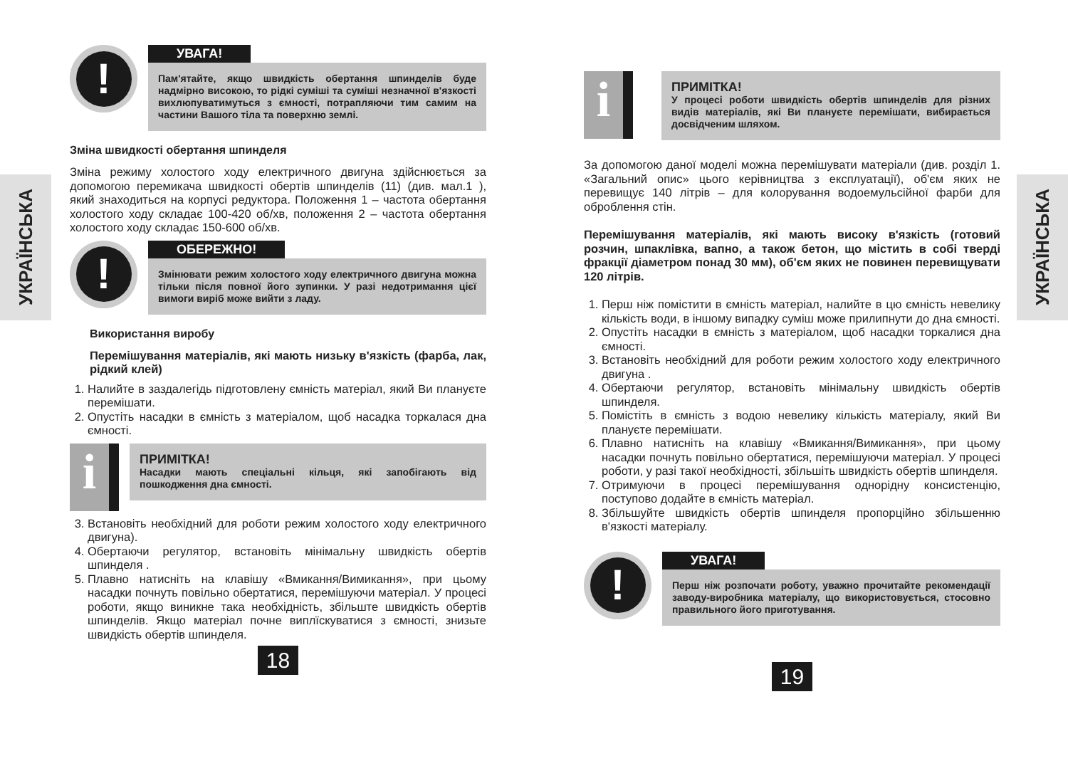УКРАЇНСЬКА
УКРАЇНСЬКА
!
УВАГА!
Пам'ятайте, якщо швидкість обертання шпинделів буде надмірно високою, то рідкі суміші та суміші незначної в'язкості вихлюпуватимуться з ємності, потрапляючи тим самим на частини Вашого тіла та поверхню землі.
Зміна швидкості обертання шпинделя
Зміна режиму холостого ходу електричного двигуна здійснюється за допомогою перемикача швидкості обертів шпинделів (11) (див. мал.1 ), який знаходиться на корпусі редуктора. Положення 1 – частота обертання холостого ходу складає 100-420 об/хв, положення 2 – частота обертання холостого ходу складає 150-600 об/хв.
!
ОБЕРЕЖНО!
Змінювати режим холостого ходу електричного двигуна можна тільки після повної його зупинки. У разі недотримання цієї вимоги виріб може вийти з ладу.
Використання виробу
Перемішування матеріалів, які мають низьку в'язкість (фарба, лак, рідкий клей)
1. Налийте в заздалегідь підготовлену ємність матеріал, який Ви плануєте перемішати.
2. Опустіть насадки в ємність з матеріалом, щоб насадка торкалася дна ємності.
i
ПРИМІТКА!
Насадки мають спеціальні кільця, які запобігають від пошкодження дна ємності.
3. Встановіть необхідний для роботи режим холостого ходу електричного двигуна).
4. Обертаючи регулятор, встановіть мінімальну швидкість обертів шпинделя .
5. Плавно натисніть на клавішу «Вмикання/Вимикання», при цьому насадки почнуть повільно обертатися, перемішуючи матеріал. У процесі роботи, якщо виникне така необхідність, збільште швидкість обертів шпинделів. Якщо матеріал почне виплїскуватися з ємності, знизьте швидкість обертів шпинделя.
18
i
ПРИМІТКА!
У процесі роботи швидкість обертів шпинделів для різних видів матеріалів, які Ви плануєте перемішати, вибирається досвідченим шляхом.
За допомогою даної моделі можна перемішувати матеріали (див. розділ 1. «Загальний опис» цього керівництва з експлуатації), об'єм яких не перевищує 140 літрів – для колорування водоемульсійної фарби для оброблення стін.
Перемішування матеріалів, які мають високу в'язкість (готовий розчин, шпаклівка, вапно, а також бетон, що містить в собі тверді фракції діаметром понад 30 мм), об'єм яких не повинен перевищувати 120 літрів.
1. Перш ніж помістити в ємність матеріал, налийте в цю ємність невелику кількість води, в іншому випадку суміш може прилипнути до дна ємності.
2. Опустіть насадки в ємність з матеріалом, щоб насадки торкалися дна ємності.
3. Встановіть необхідний для роботи режим холостого ходу електричного двигуна .
4. Обертаючи регулятор, встановіть мінімальну швидкість обертів шпинделя.
5. Помістіть в ємність з водою невелику кількість матеріалу, який Ви плануєте перемішати.
6. Плавно натисніть на клавішу «Вмикання/Вимикання», при цьому насадки почнуть повільно обертатися, перемішуючи матеріал. У процесі роботи, у разі такої необхідності, збільшіть швидкість обертів шпинделя.
7. Отримуючи в процесі перемішування однорідну консистенцію, поступово додайте в ємність матеріал.
8. Збільшуйте швидкість обертів шпинделя пропорційно збільшенню в'язкості матеріалу.
!
УВАГА!
Перш ніж розпочати роботу, уважно прочитайте рекомендації заводу-виробника матеріалу, що використовується, стосовно правильного його приготування.
19